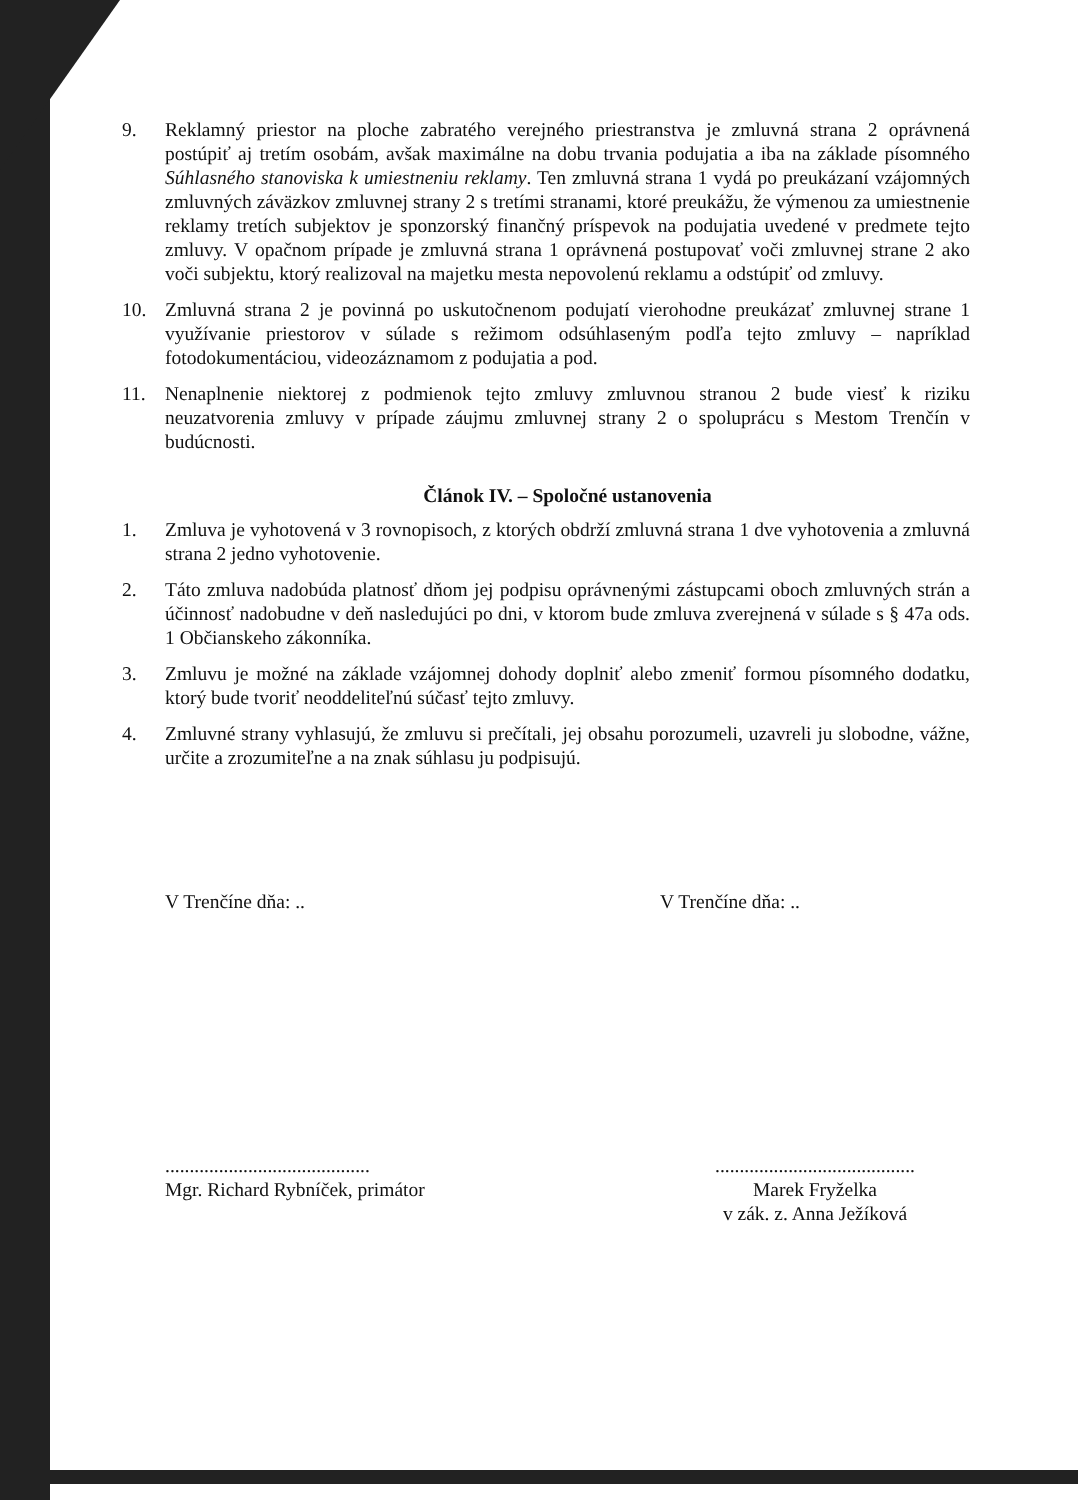9. Reklamný priestor na ploche zabratého verejného priestranstva je zmluvná strana 2 oprávnená postúpiť aj tretím osobám, avšak maximálne na dobu trvania podujatia a iba na základe písomného Súhlasného stanoviska k umiestneniu reklamy. Ten zmluvná strana 1 vydá po preukázaní vzájomných zmluvných záväzkov zmluvnej strany 2 s tretími stranami, ktoré preukážu, že výmenou za umiestnenie reklamy tretích subjektov je sponzorský finančný príspevok na podujatia uvedené v predmete tejto zmluvy. V opačnom prípade je zmluvná strana 1 oprávnená postupovať voči zmluvnej strane 2 ako voči subjektu, ktorý realizoval na majetku mesta nepovolenú reklamu a odstúpiť od zmluvy.
10. Zmluvná strana 2 je povinná po uskutočnenom podujatí vierohodne preukázať zmluvnej strane 1 využívanie priestorov v súlade s režimom odsúhlaseným podľa tejto zmluvy – napríklad fotodokumentáciou, videozáznamom z podujatia a pod.
11. Nenaplnenie niektorej z podmienok tejto zmluvy zmluvnou stranou 2 bude viesť k riziku neuzatvorenia zmluvy v prípade záujmu zmluvnej strany 2 o spoluprácu s Mestom Trenčín v budúcnosti.
Článok IV. – Spoločné ustanovenia
1. Zmluva je vyhotovená v 3 rovnopisoch, z ktorých obdrží zmluvná strana 1 dve vyhotovenia a zmluvná strana 2 jedno vyhotovenie.
2. Táto zmluva nadobúda platnosť dňom jej podpisu oprávnenými zástupcami oboch zmluvných strán a účinnosť nadobudne v deň nasledujúci po dni, v ktorom bude zmluva zverejnená v súlade s § 47a ods. 1 Občianskeho zákonníka.
3. Zmluvu je možné na základe vzájomnej dohody doplniť alebo zmeniť formou písomného dodatku, ktorý bude tvoriť neoddeliteľnú súčasť tejto zmluvy.
4. Zmluvné strany vyhlasujú, že zmluvu si prečítali, jej obsahu porozumeli, uzavreli ju slobodne, vážne, určite a zrozumiteľne a na znak súhlasu ju podpisujú.
V Trenčíne dňa: .. V Trenčíne dňa: ..
..........................................
Mgr. Richard Rybníček, primátor
.........................................
Marek Fryželka
v zák. z. Anna Ježíková